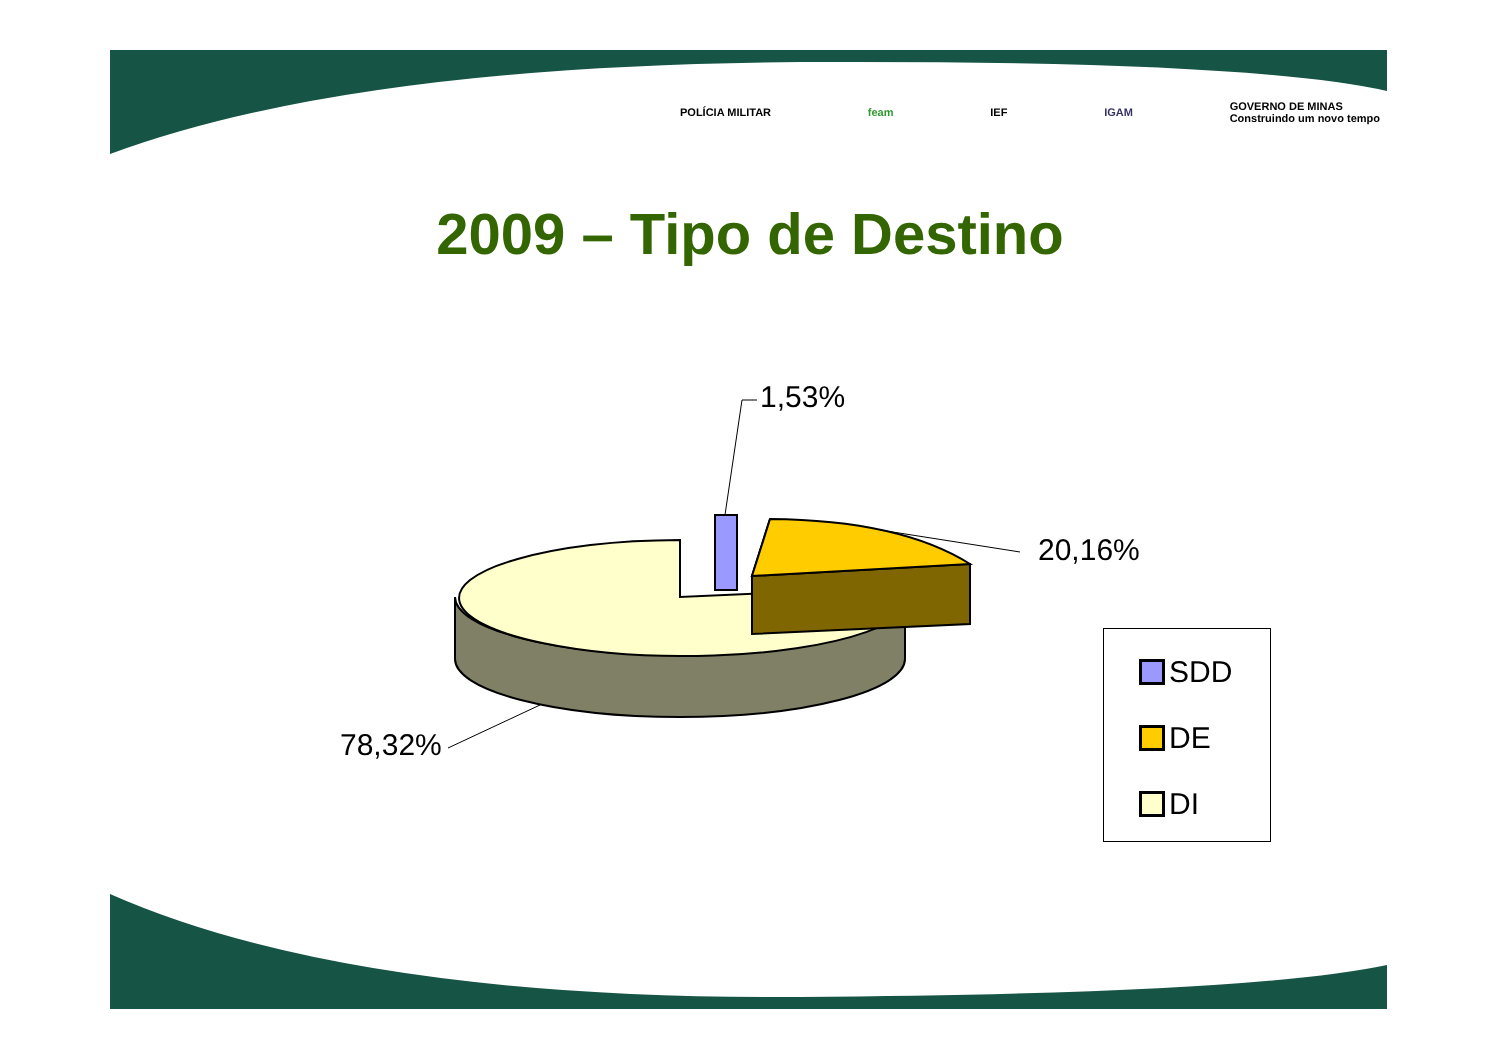POLÍCIA MILITAR feam IEF IGAM GOVERNO DE MINAS
Construindo um novo tempo
2009 – Tipo de Destino
1,53%
20,16%
78,32%
SDD
DE
DI